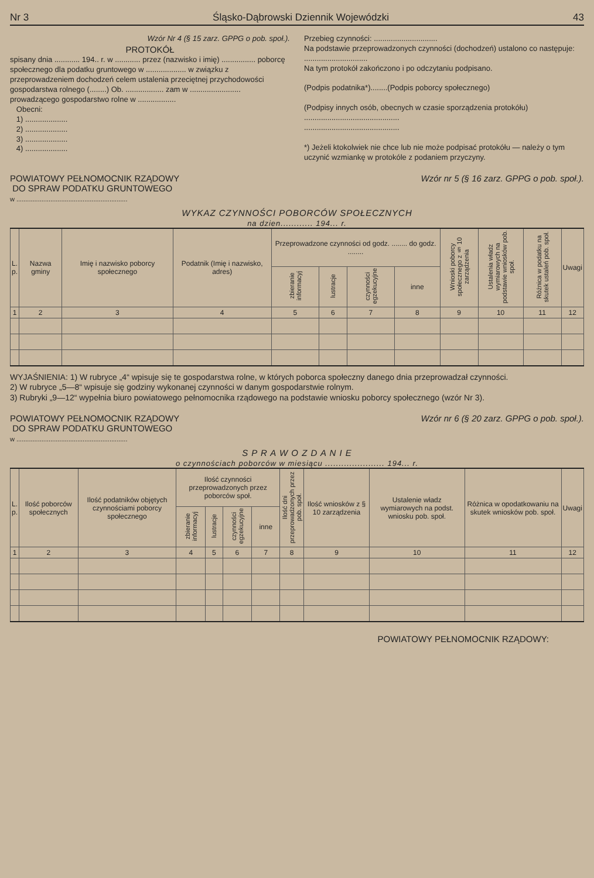Nr 3 Śląsko-Dąbrowski Dziennik Wojewódzki 43
Wzór Nr 4 (§ 15 zarz. GPPG o pob. społ.).
PROTOKÓŁ
spisany dnia ............ 194.. r. w ............ przez (nazwisko i imię) ................ poborcę społecznego dla podatku gruntowego w ................... w związku z przeprowadzeniem dochodzeń celem ustalenia przeciętnej przychodowości gospodarstwa rolnego (........) Ob. .................. zam w ........................ prowadzącego gospodarstwo rolne w ..................
Obecni:
1) ....................
2) ....................
3) ....................
4) ....................
Przebieg czynności: ..............................
Na podstawie przeprowadzonych czynności (dochodzeń) ustalono co następuje: ..............................
Na tym protokół zakończono i po odczytaniu podpisano.
(Podpis podatnika*)........(Podpis poborcy społecznego)
(Podpisy innych osób, obecnych w czasie sporządzenia protokółu)
.............................................
.............................................
*) Jeżeli ktokolwiek nie chce lub nie może podpisać protokółu — należy o tym uczynić wzmiankę w protokóle z podaniem przyczyny.
POWIATOWY PEŁNOMOCNIK RZĄDOWY
DO SPRAW PODATKU GRUNTOWEGO
w ..............................................................
Wzór nr 5 (§ 16 zarz. GPPG o pob. społ.).
WYKAZ CZYNNOŚCI POBORCÓW SPOŁECZNYCH
na dzien............ 194... r.
| L. p. | Nazwa gminy | Imię i nazwisko poborcy społecznego | Podatnik (Imię i nazwisko, adres) | Przeprowadzone czynności od godz. ........ do godz. ........ | | | | Wnioski poborcy społecznego z § 10 zarządzenia | Ustalenia władz wymiarowych na podstawie wniosków pob. społ. | Różnica w podatku na skutek ustaleń pob. społ. | Uwagi |
| --- | --- | --- | --- | --- | --- | --- | --- | --- | --- | --- | --- |
| | | | | zbieranie informacyj | lustracje | czynności egzekucyjne | inne | | | | |
| 1 | 2 | 3 | 4 | 5 | 6 | 7 | 8 | 9 | 10 | 11 | 12 |
WYJAŚNIENIA: 1) W rubryce „4“ wpisuje się te gospodarstwa rolne, w których poborca społeczny danego dnia przeprowadzał czynności.
2) W rubryce „5—8“ wpisuje się godziny wykonanej czynności w danym gospodarstwie rolnym.
3) Rubryki „9—12“ wypełnia biuro powiatowego pełnomocnika rządowego na podstawie wniosku poborcy społecznego (wzór Nr 3).
POWIATOWY PEŁNOMOCNIK RZĄDOWY
DO SPRAW PODATKU GRUNTOWEGO
w ..............................................................
Wzór nr 6 (§ 20 zarz. GPPG o pob. społ.).
S P R A W O Z D A N I E
o czynnościach poborców w miesiącu ...................... 194... r.
| L. p. | Ilość poborców społecznych | Ilość podatników objętych czynnościami poborcy społecznego | Ilość czynności przeprowadzonych przez poborców społ. | | | | Ilość dni przeprowadzonych przez pob. społ. | Ilość wniosków z § 10 zarządzenia | Ustalenie władz wymiarowych na podst. wniosku pob. społ. | Różnica w opodatkowaniu na skutek wniosków pob. społ. | Uwagi |
| --- | --- | --- | --- | --- | --- | --- | --- | --- | --- | --- | --- |
| | | | zbieranie informacyj | lustracje | czynności egzekucyjne | inne | | | | | |
| 1 | 2 | 3 | 4 | 5 | 6 | 7 | 8 | 9 | 10 | 11 | 12 |
POWIATOWY PEŁNOMOCNIK RZĄDOWY: